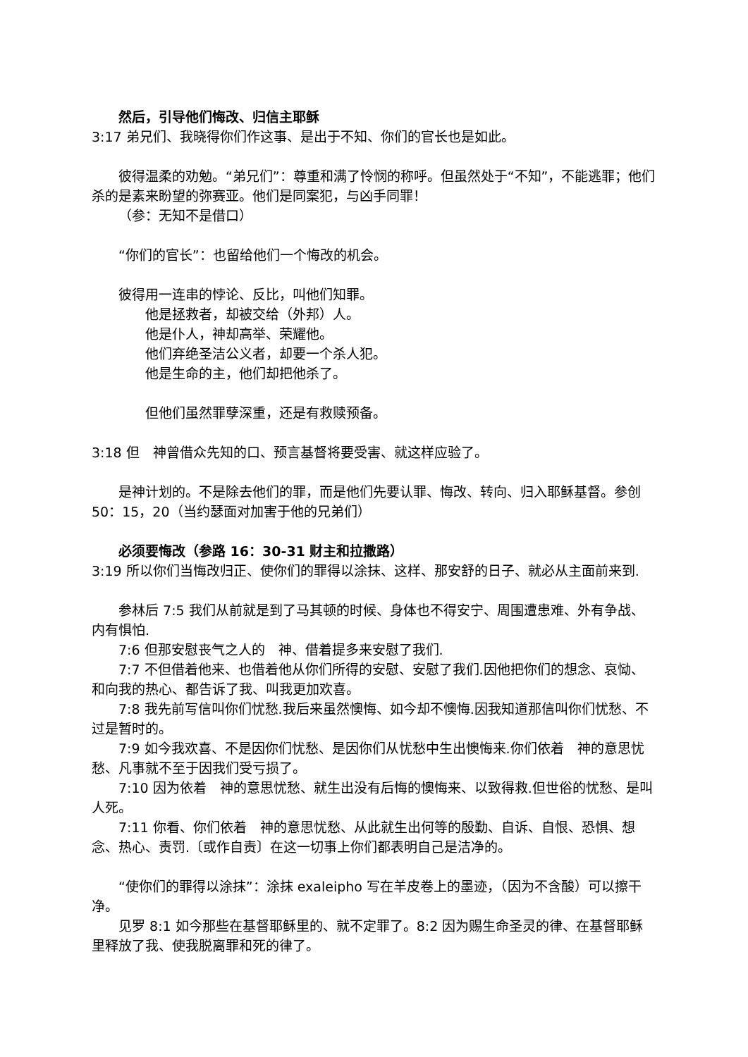然后，引导他们悔改、归信主耶稣
3:17 弟兄们、我晓得你们作这事、是出于不知、你们的官长也是如此。
彼得温柔的劝勉。“弟兄们”：尊重和满了怜悯的称呼。但虽然处于“不知”，不能逃罪；他们杀的是素来盼望的弥赛亚。他们是同案犯，与凶手同罪！
（参：无知不是借口）
“你们的官长”：也留给他们一个悔改的机会。
彼得用一连串的悖论、反比，叫他们知罪。
他是拯救者，却被交给（外邦）人。
他是仆人，神却高举、荣耀他。
他们弃绝圣洁公义者，却要一个杀人犯。
他是生命的主，他们却把他杀了。
但他们虽然罪孽深重，还是有救赎预备。
3:18 但　神曾借众先知的口、预言基督将要受害、就这样应验了。
是神计划的。不是除去他们的罪，而是他们先要认罪、悔改、转向、归入耶稣基督。参创 50：15，20（当约瑟面对加害于他的兄弟们）
必须要悔改（参路 16：30-31 财主和拉撒路）
3:19 所以你们当悔改归正、使你们的罪得以涂抹、这样、那安舒的日子、就必从主面前来到.
参林后 7:5 我们从前就是到了马其顿的时候、身体也不得安宁、周围遭患难、外有争战、内有惧怕.
7:6 但那安慰丧气之人的　神、借着提多来安慰了我们.
7:7 不但借着他来、也借着他从你们所得的安慰、安慰了我们.因他把你们的想念、哀恸、和向我的热心、都告诉了我、叫我更加欢喜。
7:8 我先前写信叫你们忧愁.我后来虽然懊悔、如今却不懊悔.因我知道那信叫你们忧愁、不过是暂时的。
7:9 如今我欢喜、不是因你们忧愁、是因你们从忧愁中生出懊悔来.你们依着　神的意思忧愁、凡事就不至于因我们受亏损了。
7:10 因为依着　神的意思忧愁、就生出没有后悔的懊悔来、以致得救.但世俗的忧愁、是叫人死。
7:11 你看、你们依着　神的意思忧愁、从此就生出何等的殷勤、自诉、自恨、恐惧、想念、热心、责罚.〔或作自责〕在这一切事上你们都表明自己是洁净的。
“使你们的罪得以涂抹”：涂抹 exaleipho 写在羊皮卷上的墨迹，（因为不含酸）可以擦干净。
见罗 8:1 如今那些在基督耶稣里的、就不定罪了。8:2 因为赐生命圣灵的律、在基督耶稣里释放了我、使我脱离罪和死的律了。